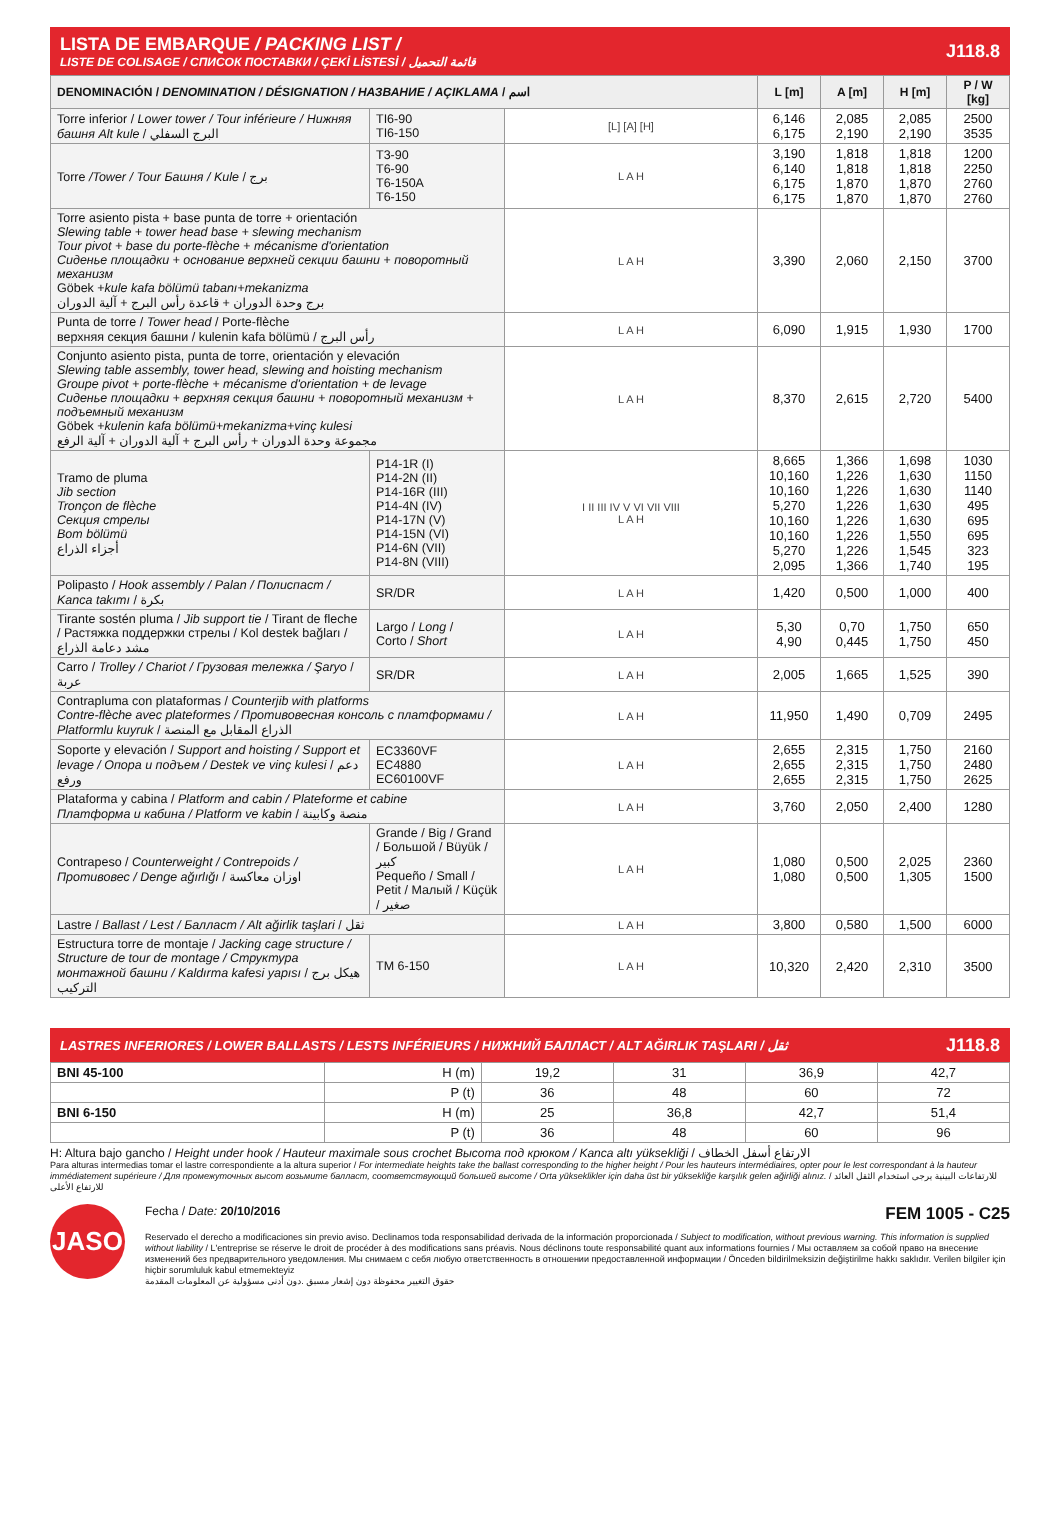LISTA DE EMBARQUE / PACKING LIST /
LISTE DE COLISAGE / СПИСОК ПОСТАВКИ / ÇEKİ LİSTESİ / قائمة التحميل
J118.8
| DENOMINACIÓN / DENOMINATION / DÉSIGNATION / НАЗВАНИЕ / AÇIKLAMA / اسم | | | L [m] | A [m] | H [m] | P / W [kg] |
| --- | --- | --- | --- | --- | --- | --- |
| Torre inferior / Lower tower / Tour inférieure / Нижняя башня Alt kule / البرج السفلي | TI6-90 TI6-150 | [L] [A] [H] | 6,146 6,175 | 2,085 2,190 | 2,085 2,190 | 2500 3535 |
| Torre /Tower / Tour Башня / Kule / برج | T3-90 T6-90 T6-150A T6-150 | L A H | 3,190 6,140 6,175 6,175 | 1,818 1,818 1,870 1,870 | 1,818 1,818 1,870 1,870 | 1200 2250 2760 2760 |
| Torre asiento pista + base punta de torre + orientación Slewing table + tower head base + slewing mechanism Tour pivot + base du porte-flèche + mécanisme d'orientation Сиденье площадки + основание верхней секции башни + поворотный механизм Göbek + kule kafa bölümü tabanı+mekanizma برج وحدة الدوران + قاعدة رأس البرج + آلية الدوران | | L A H | 3,390 | 2,060 | 2,150 | 3700 |
| Punta de torre / Tower head / Porte-flèche верхняя секция башни / kulenin kafa bölümü / رأس البرج | | L A H | 6,090 | 1,915 | 1,930 | 1700 |
| Conjunto asiento pista, punta de torre, orientación y elevación Slewing table assembly, tower head, slewing and hoisting mechanism Groupe pivot + porte-flèche + mécanisme d'orientation + de levage Сиденье площадки + верхняя секция башни + поворотный механизм + подъемный механизм Göbek + kulenin kafa bölümü+mekanizma+vinç kulesi مجموعة وحدة الدوران + رأس البرج + آلية الدوران + آلية الرفع | | L A H | 8,370 | 2,615 | 2,720 | 5400 |
| Tramo de pluma Jib section Tronçon de flèche Секция стрелы Bom bölümü أجزاء الذراع | P14-1R (I) P14-2N (II) P14-16R (III) P14-4N (IV) P14-17N (V) P14-15N (VI) P14-6N (VII) P14-8N (VIII) | I II III IV V VI VII VIII L A H | 8,665 10,160 10,160 5,270 10,160 10,160 5,270 2,095 | 1,366 1,226 1,226 1,226 1,226 1,226 1,226 1,366 | 1,698 1,630 1,630 1,630 1,630 1,550 1,545 1,740 | 1030 1150 1140 495 695 695 323 195 |
| Polipasto / Hook assembly / Palan / Полиспаст / Kanca takımı / بكرة | SR/DR | L A H | 1,420 | 0,500 | 1,000 | 400 |
| Tirante sostén pluma / Jib support tie / Tirant de fleche / Растяжка поддержки стрелы / Kol destek bağları / مشد دعامة الذراع | Largo / Long / Corto / Short | L A H | 5,30 4,90 | 0,70 0,445 | 1,750 1,750 | 650 450 |
| Carro / Trolley / Chariot / Грузовая тележка / Şaryo / عربة | SR/DR | L A H | 2,005 | 1,665 | 1,525 | 390 |
| Contrapluma con plataformas / Counterjib with platforms Contre-flèche avec plateformes / Противовесная консоль с пла­тформами / Platformlu kuyruk / الذراع المقابل مع المنصة | | L A H | 11,950 | 1,490 | 0,709 | 2495 |
| Soporte y elevación / Support and hoisting / Support et levage / Опора и подъем / Destek ve vinç kulesi / دعم ورفع | EC3360VF EC4880 EC60100VF | L A H | 2,655 2,655 2,655 | 2,315 2,315 2,315 | 1,750 1,750 1,750 | 2160 2480 2625 |
| Plataforma y cabina / Platform and cabin / Plateforme et cabine Платформа и кабина / Platform ve kabin / منصة وكابينة | | L A H | 3,760 | 2,050 | 2,400 | 1280 |
| Contrapeso / Counterweight / Contrepoids / Противовес / Denge ağırlığı / اوزان معاكسة | Grande / Big / Grand / Большой / Büyük / كبير Pequeño / Small / Petit / Малый / Küçük / صغير | L A H | 1,080 1,080 | 0,500 0,500 | 2,025 1,305 | 2360 1500 |
| Lastre / Ballast / Lest / Балласт / Alt ağirlik taşlari / ثقل | | L A H | 3,800 | 0,580 | 1,500 | 6000 |
| Estructura torre de montaje / Jacking cage structure / Structure de tour de montage / Структура монтажной башни / Kaldırma kafesi yapısı / هيكل برج التركيب | TM 6-150 | L A H | 10,320 | 2,420 | 2,310 | 3500 |
LASTRES INFERIORES / LOWER BALLASTS / LESTS INFÉRIEURS / НИЖНИЙ БАЛЛАСТ / ALT AĞIRLIK TAŞLARI / ثقل
J118.8
| BNI 45-100 | H (m) | 19,2 | 31 | 36,9 | 42,7 |
| | P (t) | 36 | 48 | 60 | 72 |
| BNI 6-150 | H (m) | 25 | 36,8 | 42,7 | 51,4 |
| | P (t) | 36 | 48 | 60 | 96 |
H: Altura bajo gancho / Height under hook / Hauteur maximale sous crochet Высота под крюком / Kanca altı yüksekliği / الارتفاع أسفل الخطاف
Para alturas intermedias tomar el lastre correspondiente a la altura superior / For intermediate heights take the ballast corresponding to the higher height / Pour les hauteurs intermédiaires, opter pour le lest correspondant à la hauteur immédiatement supérieure / Для промежуточных высот возьмите балласт, соответствующий большей высоте / Orta yükseklikler için daha üst bir yüksekliğe karşılık gelen ağirliği alınız. / للارتفاعات البينية يرجى استخدام الثقل العائد للارتفاع الأعلى
JASO
Fecha / Date: 20/10/2016 FEM 1005 - C25
Reservado el derecho a modificaciones sin previo aviso. Declinamos toda responsabilidad derivada de la información proporcionada / Subject to modification, without previous warning. This information is supplied without liability / L'entreprise se réserve le droit de procéder à des modifications sans préavis. Nous déclinons toute responsabilité quant aux informations fournies / Мы оставляем за собой право на внесение изменений без предварительного уведомления. Мы снимаем с себя любую ответственность в отношении предоставленной информации / Önceden bildirilmeksizin değiştirilme hakkı saklıdır. Verilen bilgiler için hiçbir sorumluluk kabul etmemekteyiz
حقوق التغيير محفوظة دون إشعار مسبق .دون أدنى مسؤولية عن المعلومات المقدمة